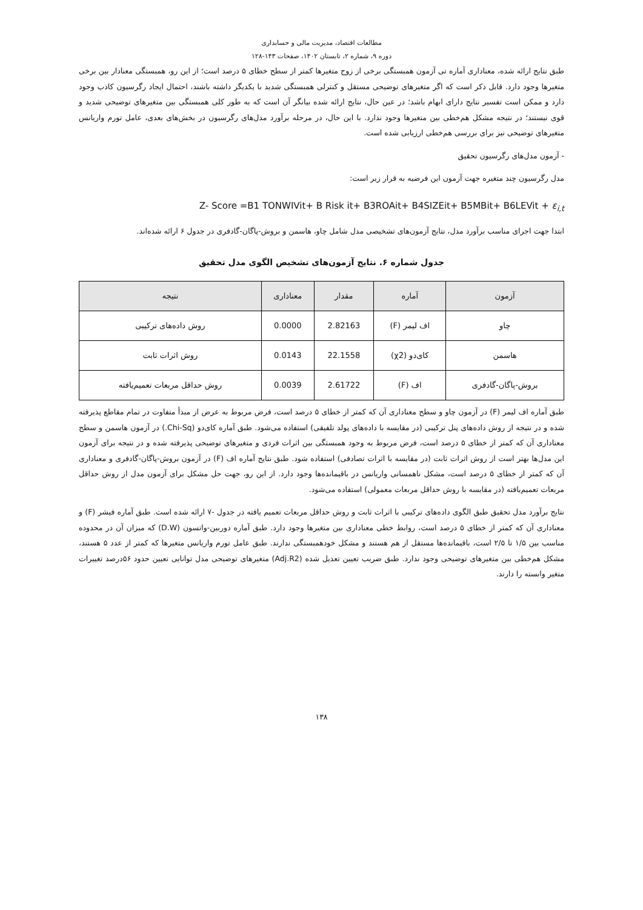مطالعات اقتصاد، مدیریت مالی و حسابداری
دوره ۹، شماره ۲، تابستان ۱۴۰۲، صفحات ۱۴۳-۱۲۸
طبق نتایج ارائه شده، معناداری آماره تی آزمون همبستگی برخی از زوج متغیرها کمتر از سطح خطای ۵ درصد است؛ از این رو، همبستگی معنادار بین برخی متغیرها وجود دارد. قابل ذکر است که اگر متغیرهای توضیحی مستقل و کنترلی همبستگی شدید با یکدیگر داشته باشند، احتمال ایجاد رگرسیون کاذب وجود دارد و ممکن است تفسیر نتایج دارای ابهام باشد؛ در عین حال، نتایج ارائه شده بیانگر آن است که به طور کلی همبستگی بین متغیرهای توضیحی شدید و قوی نیستند؛ در نتیجه مشکل هم‌خطی بین متغیرها وجود ندارد. با این حال، در مرحله برآورد مدل‌های رگرسیون در بخش‌های بعدی، عامل تورم واریانس متغیرهای توضیحی نیز برای بررسی هم‌خطی ارزیابی شده است.
- آزمون مدل‌های رگرسیون تحقیق
مدل رگرسیون چند متغیره جهت آزمون این فرضیه به قرار زیر است:
Z- Score =B1 TONWIVit+ B Risk it+ B3ROAit+ B4SIZEit+ B5MBit+ B6LEVit + ε<sub>i,t</sub>
ابتدا جهت اجرای مناسب برآورد مدل، نتایج آزمون‌های تشخیصی مدل شامل چاو، هاسمن و بروش-پاگان-گادفری در جدول ۶ ارائه شده‌اند.
جدول شماره ۶. نتایج آزمون‌های تشخیص الگوی مدل تحقیق
| آزمون | آماره | مقدار | معناداری | نتیجه |
| --- | --- | --- | --- | --- |
| چاو | اف لیمر (F) | 2.82163 | 0.0000 | روش داده‌های ترکیبی |
| هاسمن | کای‌دو (χ2) | 22.1558 | 0.0143 | روش اثرات ثابت |
| بروش-پاگان-گادفری | اف (F) | 2.61722 | 0.0039 | روش حداقل مربعات تعمیم‌یافته |
طبق آماره اف لیمر (F) در آزمون چاو و سطح معناداری آن که کمتر از خطای ۵ درصد است، فرض مربوط به عرض از مبدأ متفاوت در تمام مقاطع پذیرفته شده و در نتیجه از روش داده‌های پنل ترکیبی (در مقایسه با داده‌های پولد تلفیقی) استفاده می‌شود. طبق آماره کای‌دو (Chi-Sq.) در آزمون هاسمن و سطح معناداری آن که کمتر از خطای ۵ درصد است، فرض مربوط به وجود همبستگی بین اثرات فردی و متغیرهای توضیحی پذیرفته شده و در نتیجه برای آزمون این مدل‌ها بهتر است از روش اثرات ثابت (در مقایسه با اثرات تصادفی) استفاده شود. طبق نتایج آماره اف (F) در آزمون بروش-پاگان-گادفری و معناداری آن که کمتر از خطای ۵ درصد است، مشکل ناهمسانی واریانس در باقیمانده‌ها وجود دارد. از این رو، جهت حل مشکل برای آزمون مدل از روش حداقل مربعات تعمیم‌یافته (در مقایسه با روش حداقل مربعات معمولی) استفاده می‌شود.
نتایج برآورد مدل تحقیق طبق الگوی داده‌های ترکیبی با اثرات ثابت و روش حداقل مربعات تعمیم یافته در جدول -۷ ارائه شده است. طبق آماره فیشر (F) و معناداری آن که کمتر از خطای ۵ درصد است، روابط خطی معناداری بین متغیرها وجود دارد. طبق آماره دوربین-واتسون (D.W) که میزان آن در محدوده مناسب بین ۱/۵ تا ۲/۵ است، باقیمانده‌ها مستقل از هم هستند و مشکل خودهمبستگی ندارند. طبق عامل تورم واریانس متغیرها که کمتر از عدد ۵ هستند، مشکل هم‌خطی بین متغیرهای توضیحی وجود ندارد. طبق ضریب تعیین تعدیل شده (Adj.R2) متغیرهای توضیحی مدل توانایی تعیین حدود ۵۶درصد تغییرات متغیر وابسته را دارند.
۱۳۸